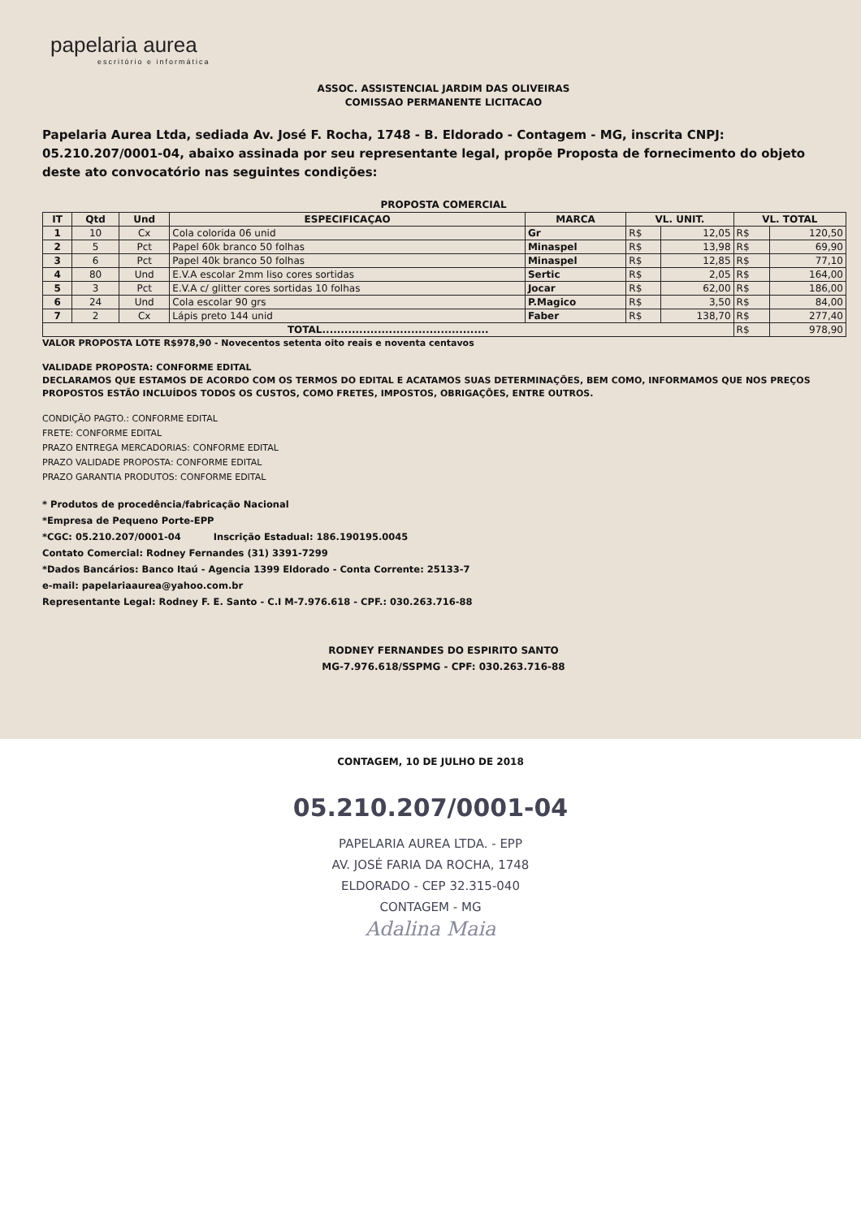papelaria aurea
escritório e informática
ASSOC. ASSISTENCIAL JARDIM DAS OLIVEIRAS
COMISSAO PERMANENTE LICITACAO
Papelaria Aurea Ltda, sediada Av. José F. Rocha, 1748 - B. Eldorado - Contagem - MG, inscrita CNPJ: 05.210.207/0001-04, abaixo assinada por seu representante legal, propõe Proposta de fornecimento do objeto deste ato convocatório nas seguintes condições:
PROPOSTA COMERCIAL
| IT | Qtd | Und | ESPECIFICAÇAO | MARCA | VL. UNIT. | | VL. TOTAL | |
| --- | --- | --- | --- | --- | --- | --- | --- | --- |
| 1 | 10 | Cx | Cola colorida 06 unid | Gr | R$ | 12,05 | R$ | 120,50 |
| 2 | 5 | Pct | Papel 60k branco 50 folhas | Minaspel | R$ | 13,98 | R$ | 69,90 |
| 3 | 6 | Pct | Papel 40k branco 50 folhas | Minaspel | R$ | 12,85 | R$ | 77,10 |
| 4 | 80 | Und | E.V.A escolar 2mm liso cores sortidas | Sertic | R$ | 2,05 | R$ | 164,00 |
| 5 | 3 | Pct | E.V.A c/ glitter cores sortidas 10 folhas | Jocar | R$ | 62,00 | R$ | 186,00 |
| 6 | 24 | Und | Cola escolar 90 grs | P.Magico | R$ | 3,50 | R$ | 84,00 |
| 7 | 2 | Cx | Lápis preto 144 unid | Faber | R$ | 138,70 | R$ | 277,40 |
| TOTAL............................................. | | | | | | | R$ | 978,90 |
VALOR PROPOSTA LOTE R$978,90 - Novecentos setenta oito reais e noventa centavos
VALIDADE PROPOSTA: CONFORME EDITAL
DECLARAMOS QUE ESTAMOS DE ACORDO COM OS TERMOS DO EDITAL E ACATAMOS SUAS DETERMINAÇÕES, BEM COMO, INFORMAMOS QUE NOS PREÇOS PROPOSTOS ESTÃO INCLUÍDOS TODOS OS CUSTOS, COMO FRETES, IMPOSTOS, OBRIGAÇÕES, ENTRE OUTROS.
CONDIÇÃO PAGTO.: CONFORME EDITAL
FRETE: CONFORME EDITAL
PRAZO ENTREGA MERCADORIAS: CONFORME EDITAL
PRAZO VALIDADE PROPOSTA: CONFORME EDITAL
PRAZO GARANTIA PRODUTOS: CONFORME EDITAL
* Produtos de procedência/fabricação Nacional
*Empresa de Pequeno Porte-EPP
*CGC: 05.210.207/0001-04 Inscrição Estadual: 186.190195.0045
Contato Comercial: Rodney Fernandes (31) 3391-7299
*Dados Bancários: Banco Itaú - Agencia 1399 Eldorado - Conta Corrente: 25133-7
e-mail: papelariaaurea@yahoo.com.br
Representante Legal: Rodney F. E. Santo - C.I M-7.976.618 - CPF.: 030.263.716-88
RODNEY FERNANDES DO ESPIRITO SANTO
MG-7.976.618/SSPMG - CPF: 030.263.716-88
CONTAGEM, 10 DE JULHO DE 2018
05.210.207/0001-04
PAPELARIA AUREA LTDA. - EPP
AV. JOSÉ FARIA DA ROCHA, 1748
ELDORADO - CEP 32.315-040
CONTAGEM - MG
Adalina Maia